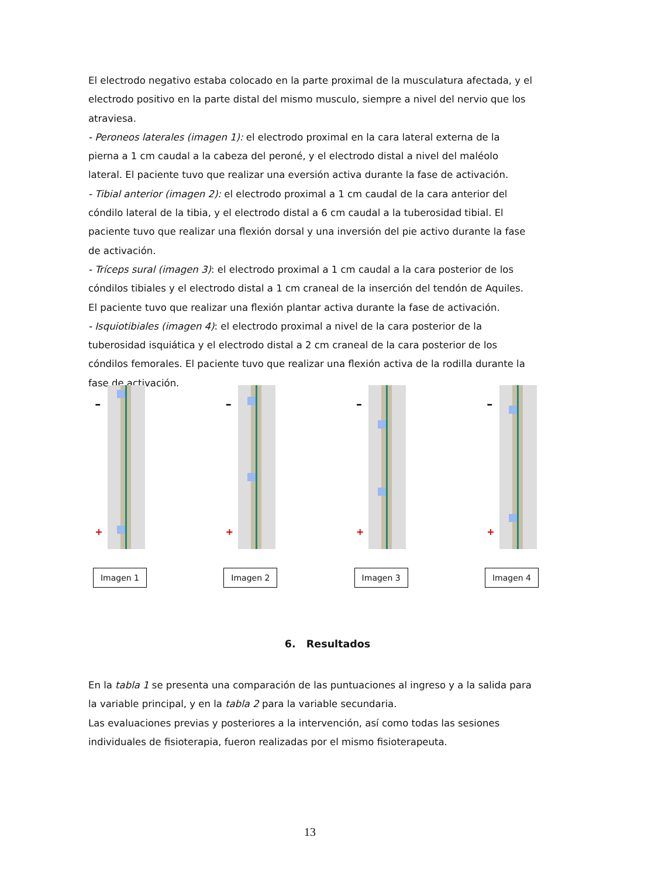El electrodo negativo estaba colocado en la parte proximal de la musculatura afectada, y el electrodo positivo en la parte distal del mismo musculo, siempre a nivel del nervio que los atraviesa.
- Peroneos laterales (imagen 1): el electrodo proximal en la cara lateral externa de la pierna a 1 cm caudal a la cabeza del peroné, y el electrodo distal a nivel del maléolo lateral. El paciente tuvo que realizar una eversión activa durante la fase de activación.
- Tibial anterior (imagen 2): el electrodo proximal a 1 cm caudal de la cara anterior del cóndilo lateral de la tibia, y el electrodo distal a 6 cm caudal a la tuberosidad tibial. El paciente tuvo que realizar una flexión dorsal y una inversión del pie activo durante la fase de activación.
- Tríceps sural (imagen 3): el electrodo proximal a 1 cm caudal a la cara posterior de los cóndilos tibiales y el electrodo distal a 1 cm craneal de la inserción del tendón de Aquiles. El paciente tuvo que realizar una flexión plantar activa durante la fase de activación.
- Isquiotibiales (imagen 4): el electrodo proximal a nivel de la cara posterior de la tuberosidad isquiática y el electrodo distal a 2 cm craneal de la cara posterior de los cóndilos femorales. El paciente tuvo que realizar una flexión activa de la rodilla durante la fase de activación.
–
+
Imagen 1
–
+
Imagen 2
–
+
Imagen 3
–
+
Imagen 4
6. Resultados
En la tabla 1 se presenta una comparación de las puntuaciones al ingreso y a la salida para la variable principal, y en la tabla 2 para la variable secundaria.
Las evaluaciones previas y posteriores a la intervención, así como todas las sesiones individuales de fisioterapia, fueron realizadas por el mismo fisioterapeuta.
13